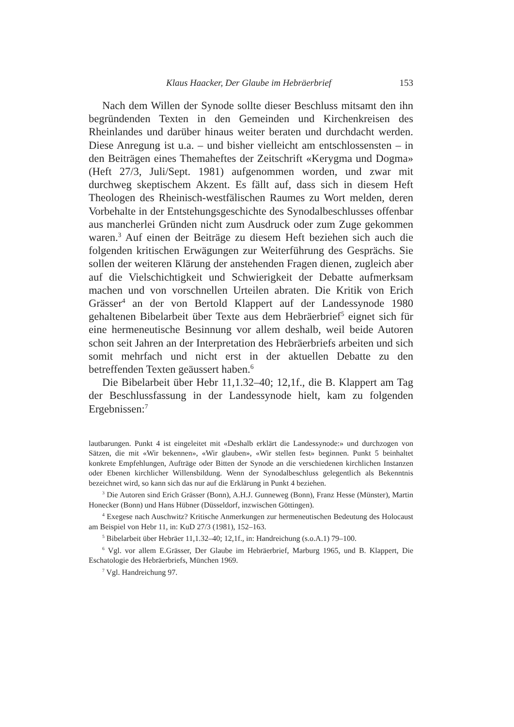Klaus Haacker, Der Glaube im Hebräerbrief 153
Nach dem Willen der Synode sollte dieser Beschluss mitsamt den ihn begründenden Texten in den Gemeinden und Kirchenkreisen des Rheinlandes und darüber hinaus weiter beraten und durchdacht werden. Diese Anregung ist u.a. – und bisher vielleicht am entschlossensten – in den Beiträgen eines Themaheftes der Zeitschrift «Kerygma und Dogma» (Heft 27/3, Juli/Sept. 1981) aufgenommen worden, und zwar mit durchweg skeptischem Akzent. Es fällt auf, dass sich in diesem Heft Theologen des Rheinisch-westfälischen Raumes zu Wort melden, deren Vorbehalte in der Entstehungsgeschichte des Synodalbeschlusses offenbar aus mancherlei Gründen nicht zum Ausdruck oder zum Zuge gekommen waren.<sup>3</sup> Auf einen der Beiträge zu diesem Heft beziehen sich auch die folgenden kritischen Erwägungen zur Weiterführung des Gesprächs. Sie sollen der weiteren Klärung der anstehenden Fragen dienen, zugleich aber auf die Vielschichtigkeit und Schwierigkeit der Debatte aufmerksam machen und von vorschnellen Urteilen abraten. Die Kritik von Erich Grässer<sup>4</sup> an der von Bertold Klappert auf der Landessynode 1980 gehaltenen Bibelarbeit über Texte aus dem Hebräerbrief<sup>5</sup> eignet sich für eine hermeneutische Besinnung vor allem deshalb, weil beide Autoren schon seit Jahren an der Interpretation des Hebräerbriefs arbeiten und sich somit mehrfach und nicht erst in der aktuellen Debatte zu den betreffenden Texten geäussert haben.<sup>6</sup>
Die Bibelarbeit über Hebr 11,1.32–40; 12,1f., die B. Klappert am Tag der Beschlussfassung in der Landessynode hielt, kam zu folgenden Ergebnissen:<sup>7</sup>
lautbarungen. Punkt 4 ist eingeleitet mit «Deshalb erklärt die Landessynode:» und durchzogen von Sätzen, die mit «Wir bekennen», «Wir glauben», «Wir stellen fest» beginnen. Punkt 5 beinhaltet konkrete Empfehlungen, Aufträge oder Bitten der Synode an die verschiedenen kirchlichen Instanzen oder Ebenen kirchlicher Willensbildung. Wenn der Synodalbeschluss gelegentlich als Bekenntnis bezeichnet wird, so kann sich das nur auf die Erklärung in Punkt 4 beziehen.
<sup>3</sup> Die Autoren sind Erich Grässer (Bonn), A.H.J. Gunneweg (Bonn), Franz Hesse (Münster), Martin Honecker (Bonn) und Hans Hübner (Düsseldorf, inzwischen Göttingen).
<sup>4</sup> Exegese nach Auschwitz? Kritische Anmerkungen zur hermeneutischen Bedeutung des Holocaust am Beispiel von Hebr 11, in: KuD 27/3 (1981), 152–163.
<sup>5</sup> Bibelarbeit über Hebräer 11,1.32–40; 12,1f., in: Handreichung (s.o.A.1) 79–100.
<sup>6</sup> Vgl. vor allem E.Grässer, Der Glaube im Hebräerbrief, Marburg 1965, und B. Klappert, Die Eschatologie des Hebräerbriefs, München 1969.
<sup>7</sup> Vgl. Handreichung 97.